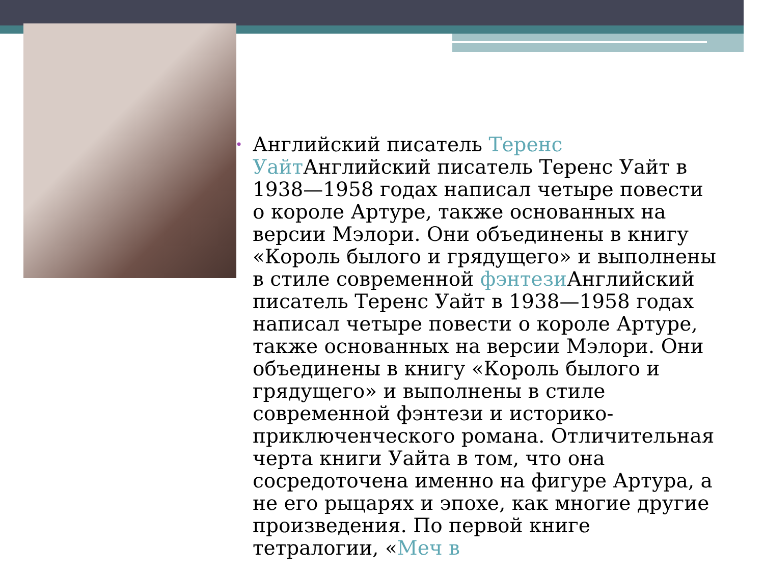• Английский писатель Теренс Уайт Английский писатель Теренс Уайт в 1938—1958 годах написал четыре повести о короле Артуре, также основанных на версии Мэлори. Они объединены в книгу «Король былого и грядущего» и выполнены в стиле современной фэнтези Английский писатель Теренс Уайт в 1938—1958 годах написал четыре повести о короле Артуре, также основанных на версии Мэлори. Они объединены в книгу «Король былого и грядущего» и выполнены в стиле современной фэнтези и историко-приключенческого романа. Отличительная черта книги Уайта в том, что она сосредоточена именно на фигуре Артура, а не его рыцарях и эпохе, как многие другие произведения. По первой книге тетралогии, «Меч в